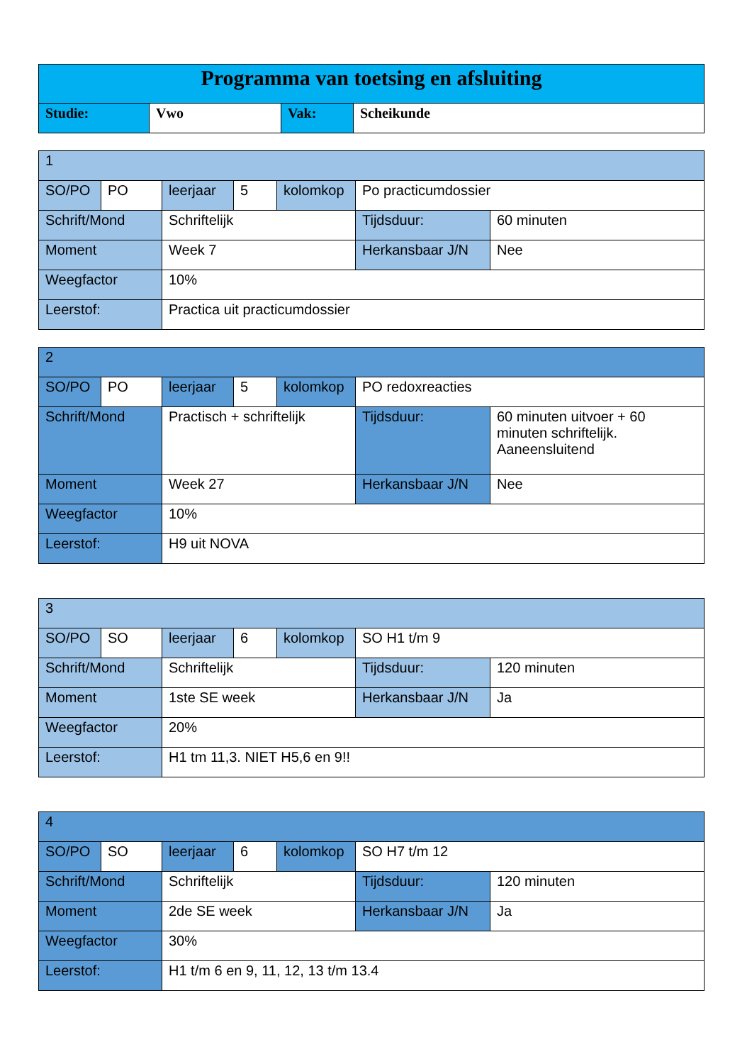| Programma van toetsing en afsluiting | | | |
| Studie: | Vwo | Vak: | Scheikunde |
| 1 | | | | | | |
| SO/PO | PO | leerjaar | 5 | kolomkop | Po practicumdossier | |
| Schrift/Mond | | Schriftelijk | | | Tijdsduur: | 60 minuten |
| Moment | | Week 7 | | | Herkansbaar J/N | Nee |
| Weegfactor | | 10% | | | | |
| Leerstof: | | Practica uit practicumdossier | | | | |
| 2 | | | | | | |
| SO/PO | PO | leerjaar | 5 | kolomkop | PO redoxreacties | |
| Schrift/Mond | | Practisch + schriftelijk | | | Tijdsduur: | 60 minuten uitvoer + 60 minuten schriftelijk. Aaneensluitend |
| Moment | | Week 27 | | | Herkansbaar J/N | Nee |
| Weegfactor | | 10% | | | | |
| Leerstof: | | H9 uit NOVA | | | | |
| 3 | | | | | | |
| SO/PO | SO | leerjaar | 6 | kolomkop | SO H1 t/m 9 | |
| Schrift/Mond | | Schriftelijk | | | Tijdsduur: | 120 minuten |
| Moment | | 1ste SE week | | | Herkansbaar J/N | Ja |
| Weegfactor | | 20% | | | | |
| Leerstof: | | H1 tm 11,3. NIET H5,6 en 9!! | | | | |
| 4 | | | | | | |
| SO/PO | SO | leerjaar | 6 | kolomkop | SO H7 t/m 12 | |
| Schrift/Mond | | Schriftelijk | | | Tijdsduur: | 120 minuten |
| Moment | | 2de SE week | | | Herkansbaar J/N | Ja |
| Weegfactor | | 30% | | | | |
| Leerstof: | | H1 t/m 6 en 9, 11, 12, 13 t/m 13.4 | | | | |